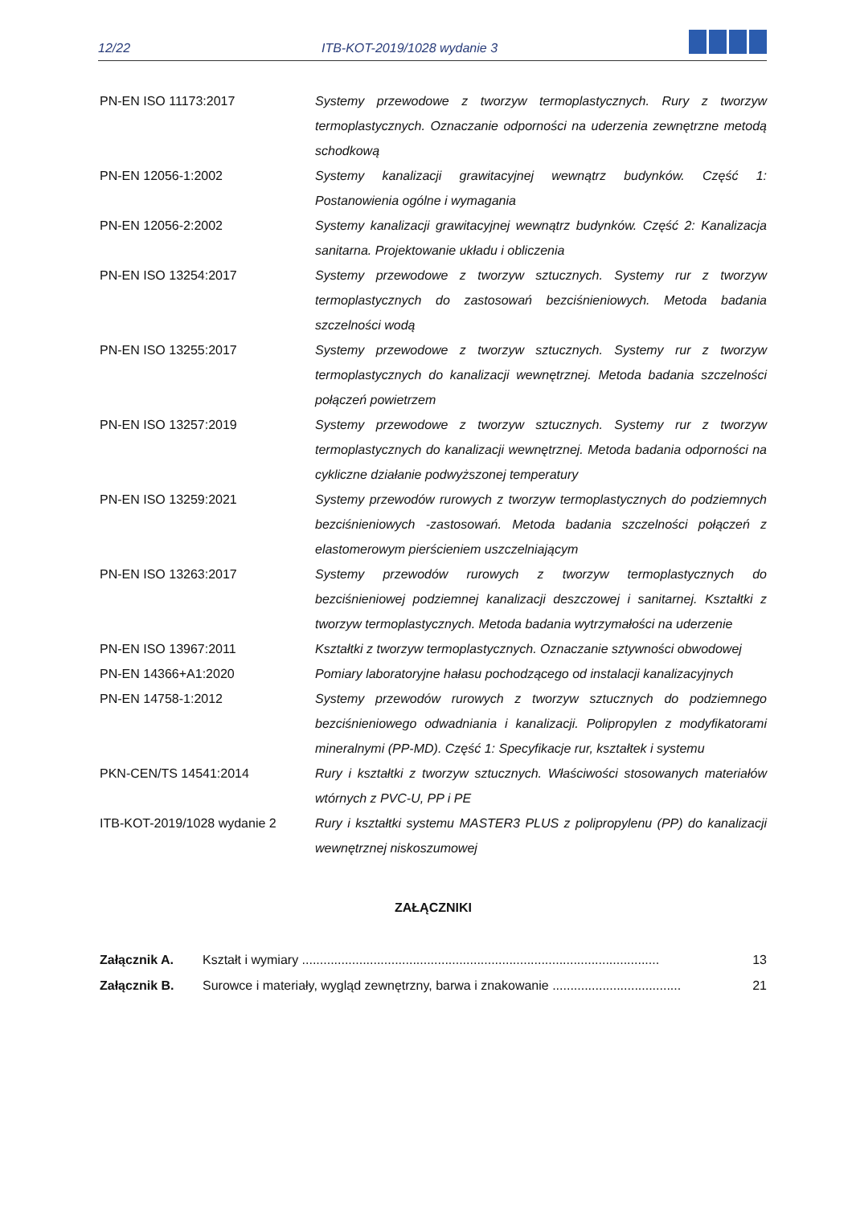12/22 ITB-KOT-2019/1028 wydanie 3
| PN-EN ISO 11173:2017 | Systemy przewodowe z tworzyw termoplastycznych. Rury z tworzyw termoplastycznych. Oznaczanie odporności na uderzenia zewnętrzne metodą schodkową |
| PN-EN 12056-1:2002 | Systemy kanalizacji grawitacyjnej wewnątrz budynków. Część 1: Postanowienia ogólne i wymagania |
| PN-EN 12056-2:2002 | Systemy kanalizacji grawitacyjnej wewnątrz budynków. Część 2: Kanalizacja sanitarna. Projektowanie układu i obliczenia |
| PN-EN ISO 13254:2017 | Systemy przewodowe z tworzyw sztucznych. Systemy rur z tworzyw termoplastycznych do zastosowań bezciśnieniowych. Metoda badania szczelności wodą |
| PN-EN ISO 13255:2017 | Systemy przewodowe z tworzyw sztucznych. Systemy rur z tworzyw termoplastycznych do kanalizacji wewnętrznej. Metoda badania szczelności połączeń powietrzem |
| PN-EN ISO 13257:2019 | Systemy przewodowe z tworzyw sztucznych. Systemy rur z tworzyw termoplastycznych do kanalizacji wewnętrznej. Metoda badania odporności na cykliczne działanie podwyższonej temperatury |
| PN-EN ISO 13259:2021 | Systemy przewodów rurowych z tworzyw termoplastycznych do podziemnych bezciśnieniowych -zastosowań. Metoda badania szczelności połączeń z elastomerowym pierścieniem uszczelniającym |
| PN-EN ISO 13263:2017 | Systemy przewodów rurowych z tworzyw termoplastycznych do bezciśnieniowej podziemnej kanalizacji deszczowej i sanitarnej. Kształtki z tworzyw termoplastycznych. Metoda badania wytrzymałości na uderzenie |
| PN-EN ISO 13967:2011 | Kształtki z tworzyw termoplastycznych. Oznaczanie sztywności obwodowej |
| PN-EN 14366+A1:2020 | Pomiary laboratoryjne hałasu pochodzącego od instalacji kanalizacyjnych |
| PN-EN 14758-1:2012 | Systemy przewodów rurowych z tworzyw sztucznych do podziemnego bezciśnieniowego odwadniania i kanalizacji. Polipropylen z modyfikatorami mineralnymi (PP-MD). Część 1: Specyfikacje rur, kształtek i systemu |
| PKN-CEN/TS 14541:2014 | Rury i kształtki z tworzyw sztucznych. Właściwości stosowanych materiałów wtórnych z PVC-U, PP i PE |
| ITB-KOT-2019/1028 wydanie 2 | Rury i kształtki systemu MASTER3 PLUS z polipropylenu (PP) do kanalizacji wewnętrznej niskoszumowej |
ZAŁĄCZNIKI
| Załącznik A. | Kształt i wymiary .................................................................................................... | 13 |
| Załącznik B. | Surowce i materiały, wygląd zewnętrzny, barwa i znakowanie .................................... | 21 |